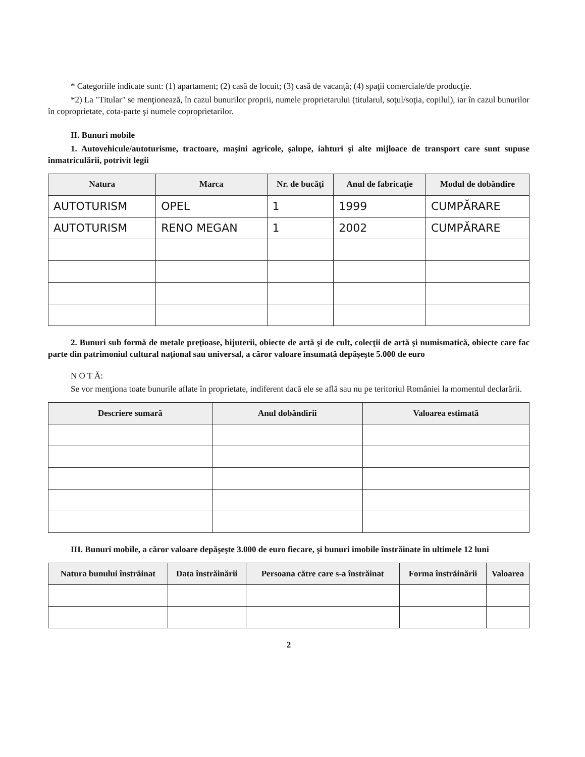* Categoriile indicate sunt: (1) apartament; (2) casă de locuit; (3) casă de vacanţă; (4) spaţii comerciale/de producţie.
*2) La "Titular" se menţionează, în cazul bunurilor proprii, numele proprietarului (titularul, soţul/soţia, copilul), iar în cazul bunurilor în coproprietate, cota-parte şi numele coproprietarilor.
II. Bunuri mobile
1. Autovehicule/autoturisme, tractoare, maşini agricole, şalupe, iahturi şi alte mijloace de transport care sunt supuse înmatriculării, potrivit legii
| Natura | Marca | Nr. de bucăţi | Anul de fabricaţie | Modul de dobândire |
| --- | --- | --- | --- | --- |
| AUTOTURISM | OPEL | 1 | 1999 | CUMPĂRARE |
| AUTOTURISM | RENO MEGAN | 1 | 2002 | CUMPĂRARE |
2. Bunuri sub formă de metale preţioase, bijuterii, obiecte de artă şi de cult, colecţii de artă şi numismatică, obiecte care fac parte din patrimoniul cultural naţional sau universal, a căror valoare însumată depăşeşte 5.000 de euro
N O T Ă:
Se vor menţiona toate bunurile aflate în proprietate, indiferent dacă ele se află sau nu pe teritoriul României la momentul declarării.
| Descriere sumară | Anul dobândirii | Valoarea estimată |
| --- | --- | --- |
III. Bunuri mobile, a căror valoare depăşeşte 3.000 de euro fiecare, şi bunuri imobile înstrăinate în ultimele 12 luni
| Natura bunului înstrăinat | Data înstrăinării | Persoana către care s-a înstrăinat | Forma înstrăinării | Valoarea |
| --- | --- | --- | --- | --- |
2